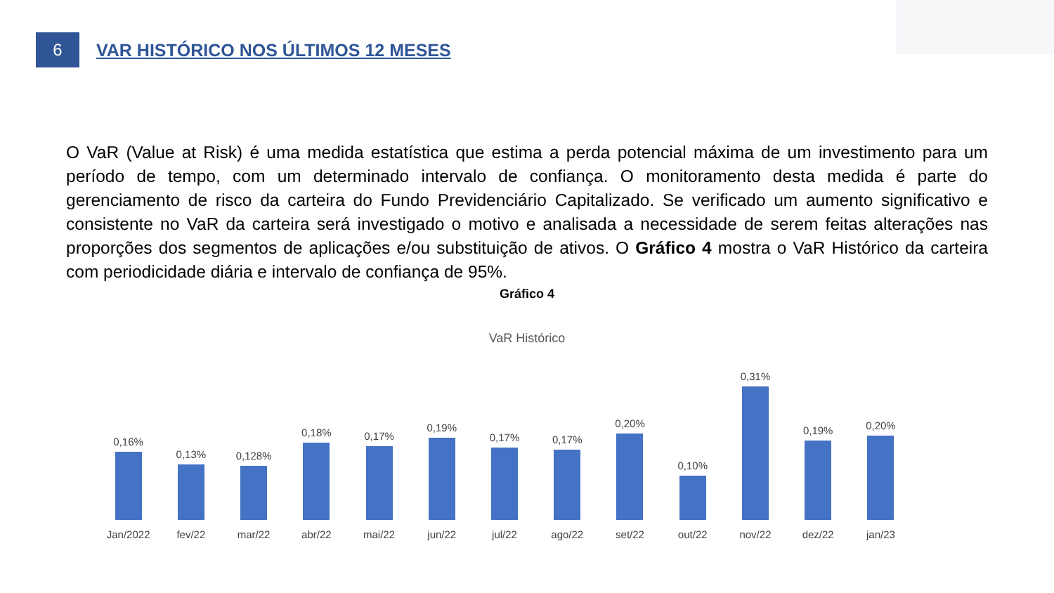6
VAR HISTÓRICO NOS ÚLTIMOS 12 MESES
O VaR (Value at Risk) é uma medida estatística que estima a perda potencial máxima de um investimento para um período de tempo, com um determinado intervalo de confiança. O monitoramento desta medida é parte do gerenciamento de risco da carteira do Fundo Previdenciário Capitalizado. Se verificado um aumento significativo e consistente no VaR da carteira será investigado o motivo e analisada a necessidade de serem feitas alterações nas proporções dos segmentos de aplicações e/ou substituição de ativos. O Gráfico 4 mostra o VaR Histórico da carteira com periodicidade diária e intervalo de confiança de 95%.
Gráfico 4
VaR Histórico
0,16%
Jan/2022
0,13%
fev/22
0,128%
mar/22
0,18%
abr/22
0,17%
mai/22
0,19%
jun/22
0,17%
jul/22
0,17%
ago/22
0,20%
set/22
0,10%
out/22
0,31%
nov/22
0,19%
dez/22
0,20%
jan/23